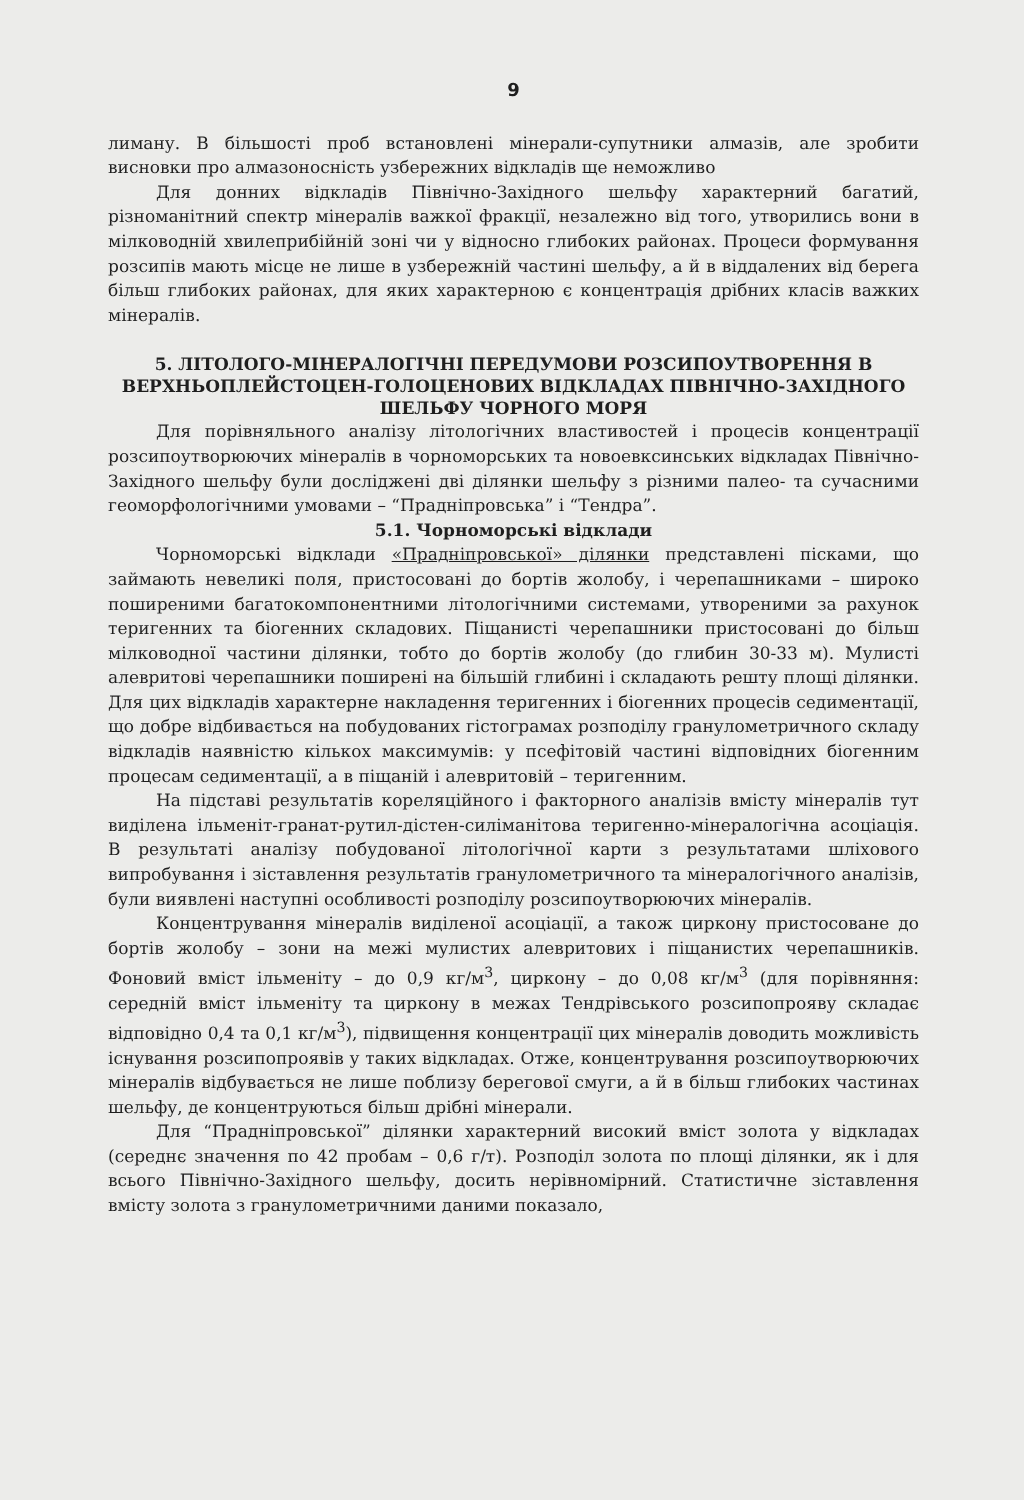9
лиману. В більшості проб встановлені мінерали-супутники алмазів, але зробити висновки про алмазоносність узбережних відкладів ще неможливо
Для донних відкладів Північно-Західного шельфу характерний багатий, різноманітний спектр мінералів важкої фракції, незалежно від того, утворились вони в мілководній хвилеприбійній зоні чи у відносно глибоких районах. Процеси формування розсипів мають місце не лише в узбережній частині шельфу, а й в віддалених від берега більш глибоких районах, для яких характерною є концентрація дрібних класів важких мінералів.
5. ЛІТОЛОГО-МІНЕРАЛОГІЧНІ ПЕРЕДУМОВИ РОЗСИПОУТВОРЕННЯ В ВЕРХНЬОПЛЕЙСТОЦЕН-ГОЛОЦЕНОВИХ ВІДКЛАДАХ ПІВНІЧНО-ЗАХІДНОГО ШЕЛЬФУ ЧОРНОГО МОРЯ
Для порівняльного аналізу літологічних властивостей і процесів концентрації розсипоутворюючих мінералів в чорноморських та новоевксинських відкладах Північно-Західного шельфу були досліджені дві ділянки шельфу з різними палео- та сучасними геоморфологічними умовами – “Прадніпровська” і “Тендра”.
5.1. Чорноморські відклади
Чорноморські відклади «Прадніпровської» ділянки представлені пісками, що займають невеликі поля, пристосовані до бортів жолобу, і черепашниками – широко поширеними багатокомпонентними літологічними системами, утвореними за рахунок теригенних та біогенних складових. Піщанисті черепашники пристосовані до більш мілководної частини ділянки, тобто до бортів жолобу (до глибин 30-33 м). Мулисті алевритові черепашники поширені на більшій глибині і складають решту площі ділянки. Для цих відкладів характерне накладення теригенних і біогенних процесів седиментації, що добре відбивається на побудованих гістограмах розподілу гранулометричного складу відкладів наявністю кількох максимумів: у псефітовій частині відповідних біогенним процесам седиментації, а в піщаній і алевритовій – теригенним.
На підставі результатів кореляційного і факторного аналізів вмісту мінералів тут виділена ільменіт-гранат-рутил-дістен-силіманітова теригенно-мінералогічна асоціація. В результаті аналізу побудованої літологічної карти з результатами шліхового випробування і зіставлення результатів гранулометричного та мінералогічного аналізів, були виявлені наступні особливості розподілу розсипоутворюючих мінералів.
Концентрування мінералів виділеної асоціації, а також циркону пристосоване до бортів жолобу – зони на межі мулистих алевритових і піщанистих черепашників. Фоновий вміст ільменіту – до 0,9 кг/м<sup>3</sup>, циркону – до 0,08 кг/м<sup>3</sup> (для порівняння: середній вміст ільменіту та циркону в межах Тендрівського розсипопрояву складає відповідно 0,4 та 0,1 кг/м<sup>3</sup>), підвищення концентрації цих мінералів доводить можливість існування розсипопроявів у таких відкладах. Отже, концентрування розсипоутворюючих мінералів відбувається не лише поблизу берегової смуги, а й в більш глибоких частинах шельфу, де концентруються більш дрібні мінерали.
Для “Прадніпровської” ділянки характерний високий вміст золота у відкладах (середнє значення по 42 пробам – 0,6 г/т). Розподіл золота по площі ділянки, як і для всього Північно-Західного шельфу, досить нерівномірний. Статистичне зіставлення вмісту золота з гранулометричними даними показало,